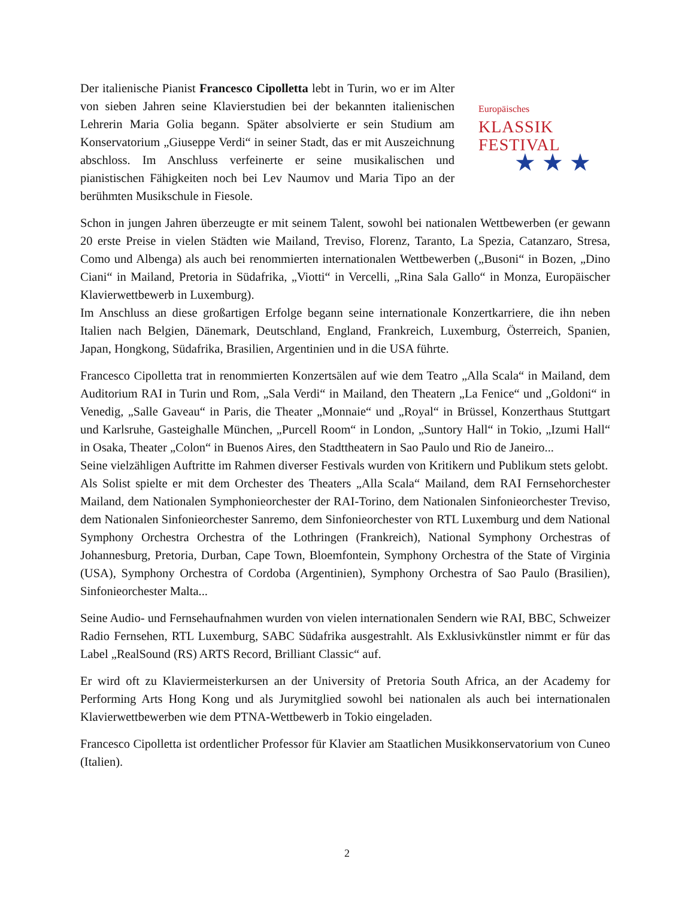Der italienische Pianist Francesco Cipolletta lebt in Turin, wo er im Alter von sieben Jahren seine Klavierstudien bei der bekannten italienischen Lehrerin Maria Golia begann. Später absolvierte er sein Studium am Konservatorium „Giuseppe Verdi“ in seiner Stadt, das er mit Auszeichnung abschloss. Im Anschluss verfeinerte er seine musikalischen und pianistischen Fähigkeiten noch bei Lev Naumov und Maria Tipo an der berühmten Musikschule in Fiesole.
Europäisches
KLASSIK
FESTIVAL
★ ★ ★
Schon in jungen Jahren überzeugte er mit seinem Talent, sowohl bei nationalen Wettbewerben (er gewann 20 erste Preise in vielen Städten wie Mailand, Treviso, Florenz, Taranto, La Spezia, Catanzaro, Stresa, Como und Albenga) als auch bei renommierten internationalen Wettbewerben („Busoni“ in Bozen, „Dino Ciani“ in Mailand, Pretoria in Südafrika, „Viotti“ in Vercelli, „Rina Sala Gallo“ in Monza, Europäischer Klavierwettbewerb in Luxemburg).
Im Anschluss an diese großartigen Erfolge begann seine internationale Konzertkarriere, die ihn neben Italien nach Belgien, Dänemark, Deutschland, England, Frankreich, Luxemburg, Österreich, Spanien, Japan, Hongkong, Südafrika, Brasilien, Argentinien und in die USA führte.
Francesco Cipolletta trat in renommierten Konzertsälen auf wie dem Teatro „Alla Scala“ in Mailand, dem Auditorium RAI in Turin und Rom, „Sala Verdi“ in Mailand, den Theatern „La Fenice“ und „Goldoni“ in Venedig, „Salle Gaveau“ in Paris, die Theater „Monnaie“ und „Royal“ in Brüssel, Konzerthaus Stuttgart und Karlsruhe, Gasteighalle München, „Purcell Room“ in London, „Suntory Hall“ in Tokio, „Izumi Hall“ in Osaka, Theater „Colon“ in Buenos Aires, den Stadttheatern in Sao Paulo und Rio de Janeiro...
Seine vielzähligen Auftritte im Rahmen diverser Festivals wurden von Kritikern und Publikum stets gelobt.
Als Solist spielte er mit dem Orchester des Theaters „Alla Scala“ Mailand, dem RAI Fernsehorchester Mailand, dem Nationalen Symphonieorchester der RAI-Torino, dem Nationalen Sinfonieorchester Treviso, dem Nationalen Sinfonieorchester Sanremo, dem Sinfonieorchester von RTL Luxemburg und dem National Symphony Orchestra Orchestra of the Lothringen (Frankreich), National Symphony Orchestras of Johannesburg, Pretoria, Durban, Cape Town, Bloemfontein, Symphony Orchestra of the State of Virginia (USA), Symphony Orchestra of Cordoba (Argentinien), Symphony Orchestra of Sao Paulo (Brasilien), Sinfonieorchester Malta...
Seine Audio- und Fernsehaufnahmen wurden von vielen internationalen Sendern wie RAI, BBC, Schweizer Radio Fernsehen, RTL Luxemburg, SABC Südafrika ausgestrahlt. Als Exklusivkünstler nimmt er für das Label „RealSound (RS) ARTS Record, Brilliant Classic“ auf.
Er wird oft zu Klaviermeisterkursen an der University of Pretoria South Africa, an der Academy for Performing Arts Hong Kong und als Jurymitglied sowohl bei nationalen als auch bei internationalen Klavierwettbewerben wie dem PTNA-Wettbewerb in Tokio eingeladen.
Francesco Cipolletta ist ordentlicher Professor für Klavier am Staatlichen Musikkonservatorium von Cuneo (Italien).
2